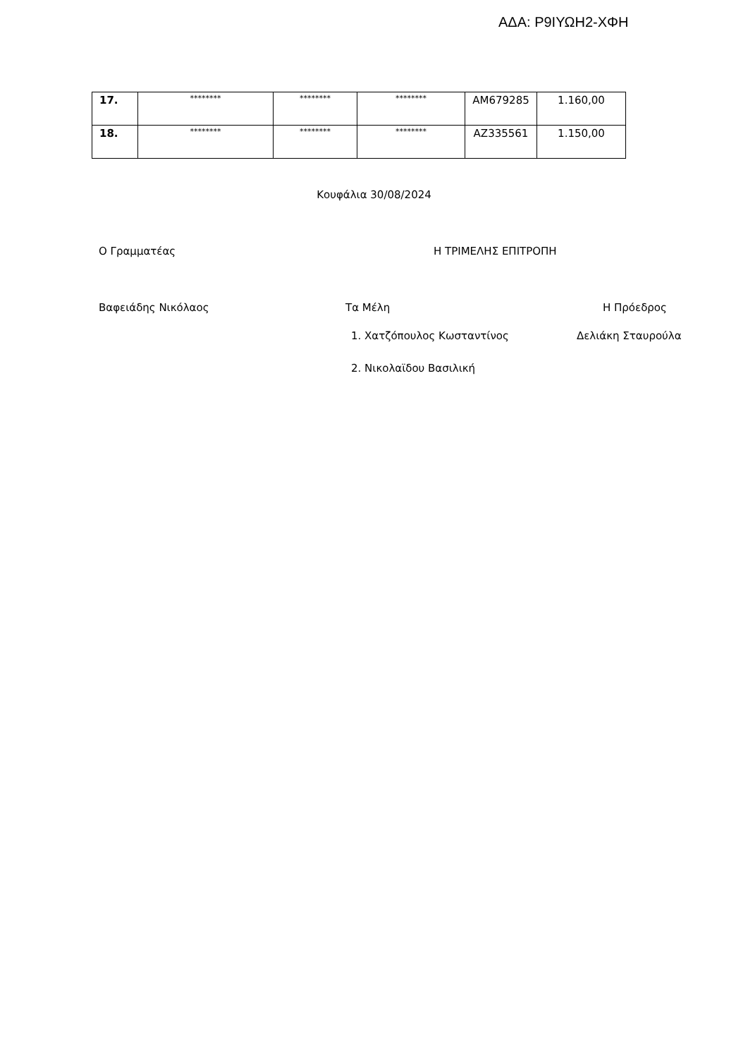ΑΔΑ: Ρ9ΙΥΩΗ2-ΧΦΗ
| 17. | ******** | ******** | ******** | AM679285 | 1.160,00 |
| 18. | ******** | ******** | ******** | AZ335561 | 1.150,00 |
Κουφάλια 30/08/2024
Ο Γραμματέας Η ΤΡΙΜΕΛΗΣ ΕΠΙΤΡΟΠΗ
Βαφειάδης Νικόλαος Τα Μέλη Η Πρόεδρος
1. Χατζόπουλος Κωσταντίνος Δελιάκη Σταυρούλα
2. Νικολαϊδου Βασιλική